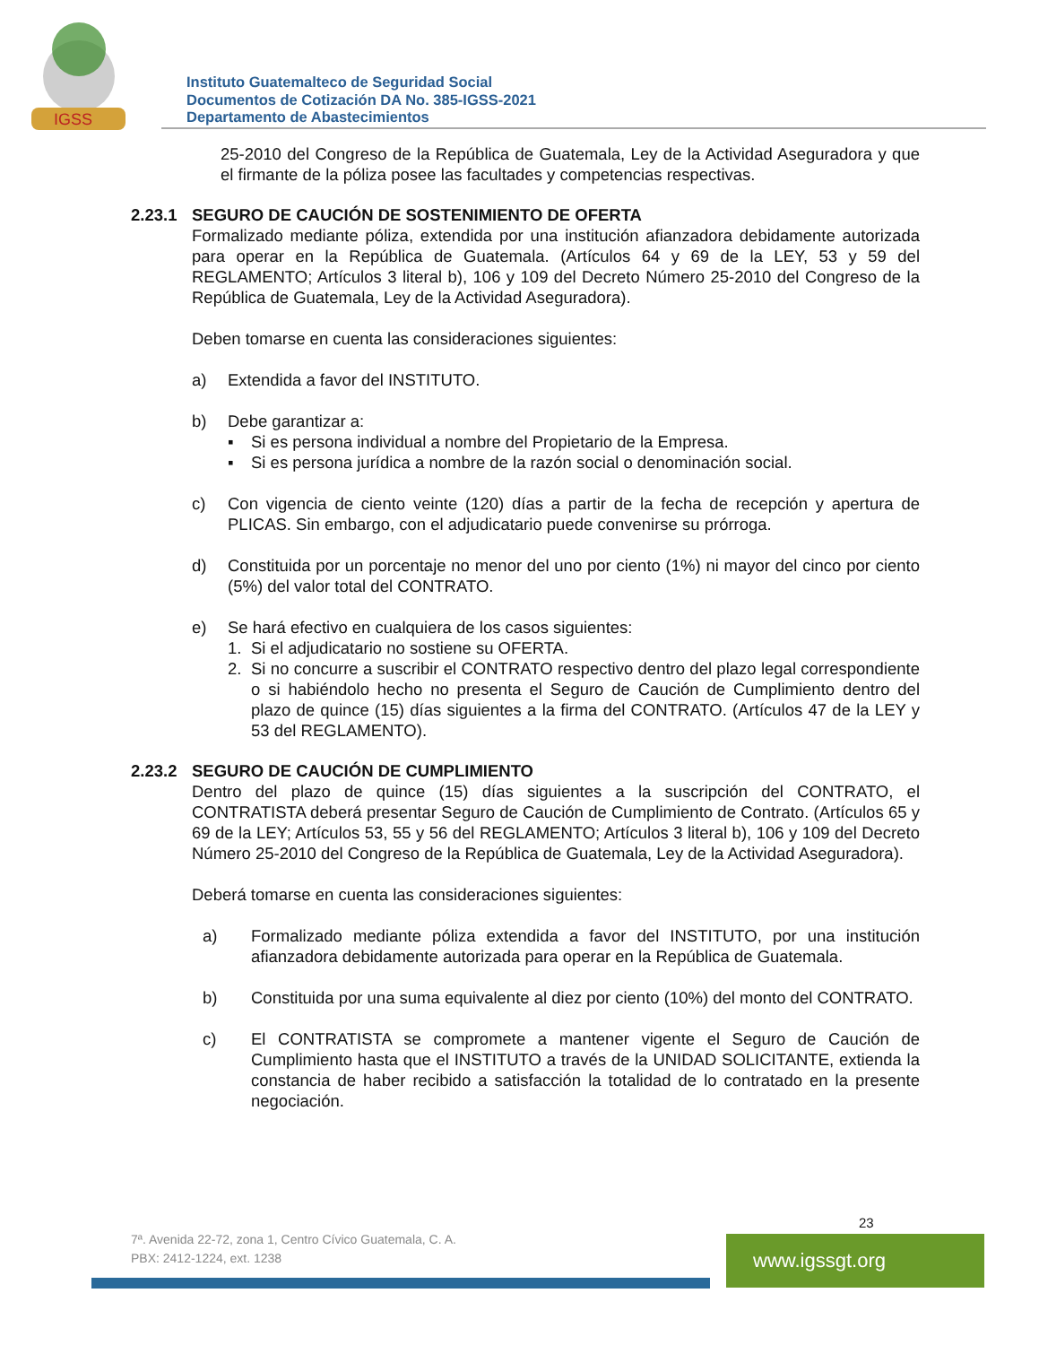IGSS
Instituto Guatemalteco de Seguridad Social
Documentos de Cotización DA No. 385-IGSS-2021
Departamento de Abastecimientos
25-2010 del Congreso de la República de Guatemala, Ley de la Actividad Aseguradora y que el firmante de la póliza posee las facultades y competencias respectivas.
2.23.1 SEGURO DE CAUCIÓN DE SOSTENIMIENTO DE OFERTA
Formalizado mediante póliza, extendida por una institución afianzadora debidamente autorizada para operar en la República de Guatemala. (Artículos 64 y 69 de la LEY, 53 y 59 del REGLAMENTO; Artículos 3 literal b), 106 y 109 del Decreto Número 25-2010 del Congreso de la República de Guatemala, Ley de la Actividad Aseguradora).
Deben tomarse en cuenta las consideraciones siguientes:
a) Extendida a favor del INSTITUTO.
b) Debe garantizar a:
▪ Si es persona individual a nombre del Propietario de la Empresa.
▪ Si es persona jurídica a nombre de la razón social o denominación social.
c) Con vigencia de ciento veinte (120) días a partir de la fecha de recepción y apertura de PLICAS. Sin embargo, con el adjudicatario puede convenirse su prórroga.
d) Constituida por un porcentaje no menor del uno por ciento (1%) ni mayor del cinco por ciento (5%) del valor total del CONTRATO.
e) Se hará efectivo en cualquiera de los casos siguientes:
1. Si el adjudicatario no sostiene su OFERTA.
2. Si no concurre a suscribir el CONTRATO respectivo dentro del plazo legal correspondiente o si habiéndolo hecho no presenta el Seguro de Caución de Cumplimiento dentro del plazo de quince (15) días siguientes a la firma del CONTRATO. (Artículos 47 de la LEY y 53 del REGLAMENTO).
2.23.2 SEGURO DE CAUCIÓN DE CUMPLIMIENTO
Dentro del plazo de quince (15) días siguientes a la suscripción del CONTRATO, el CONTRATISTA deberá presentar Seguro de Caución de Cumplimiento de Contrato. (Artículos 65 y 69 de la LEY; Artículos 53, 55 y 56 del REGLAMENTO; Artículos 3 literal b), 106 y 109 del Decreto Número 25-2010 del Congreso de la República de Guatemala, Ley de la Actividad Aseguradora).
Deberá tomarse en cuenta las consideraciones siguientes:
a) Formalizado mediante póliza extendida a favor del INSTITUTO, por una institución afianzadora debidamente autorizada para operar en la República de Guatemala.
b) Constituida por una suma equivalente al diez por ciento (10%) del monto del CONTRATO.
c) El CONTRATISTA se compromete a mantener vigente el Seguro de Caución de Cumplimiento hasta que el INSTITUTO a través de la UNIDAD SOLICITANTE, extienda la constancia de haber recibido a satisfacción la totalidad de lo contratado en la presente negociación.
23
7ª. Avenida 22-72, zona 1, Centro Cívico Guatemala, C. A.
PBX: 2412-1224, ext. 1238
www.igssgt.org